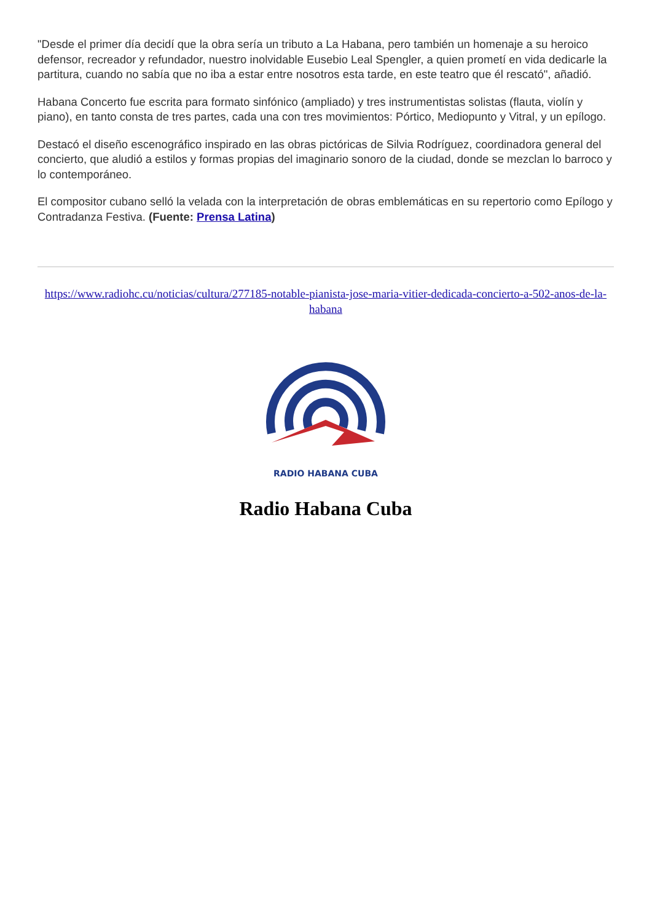"Desde el primer día decidí que la obra sería un tributo a La Habana, pero también un homenaje a su heroico defensor, recreador y refundador, nuestro inolvidable Eusebio Leal Spengler, a quien prometí en vida dedicarle la partitura, cuando no sabía que no iba a estar entre nosotros esta tarde, en este teatro que él rescató", añadió.
Habana Concerto fue escrita para formato sinfónico (ampliado) y tres instrumentistas solistas (flauta, violín y piano), en tanto consta de tres partes, cada una con tres movimientos: Pórtico, Mediopunto y Vitral, y un epílogo.
Destacó el diseño escenográfico inspirado en las obras pictóricas de Silvia Rodríguez, coordinadora general del concierto, que aludió a estilos y formas propias del imaginario sonoro de la ciudad, donde se mezclan lo barroco y lo contemporáneo.
El compositor cubano selló la velada con la interpretación de obras emblemáticas en su repertorio como Epílogo y Contradanza Festiva. (Fuente: Prensa Latina)
https://www.radiohc.cu/noticias/cultura/277185-notable-pianista-jose-maria-vitier-dedicada-concierto-a-502-anos-de-la-habana
RADIO HABANA CUBA
Radio Habana Cuba